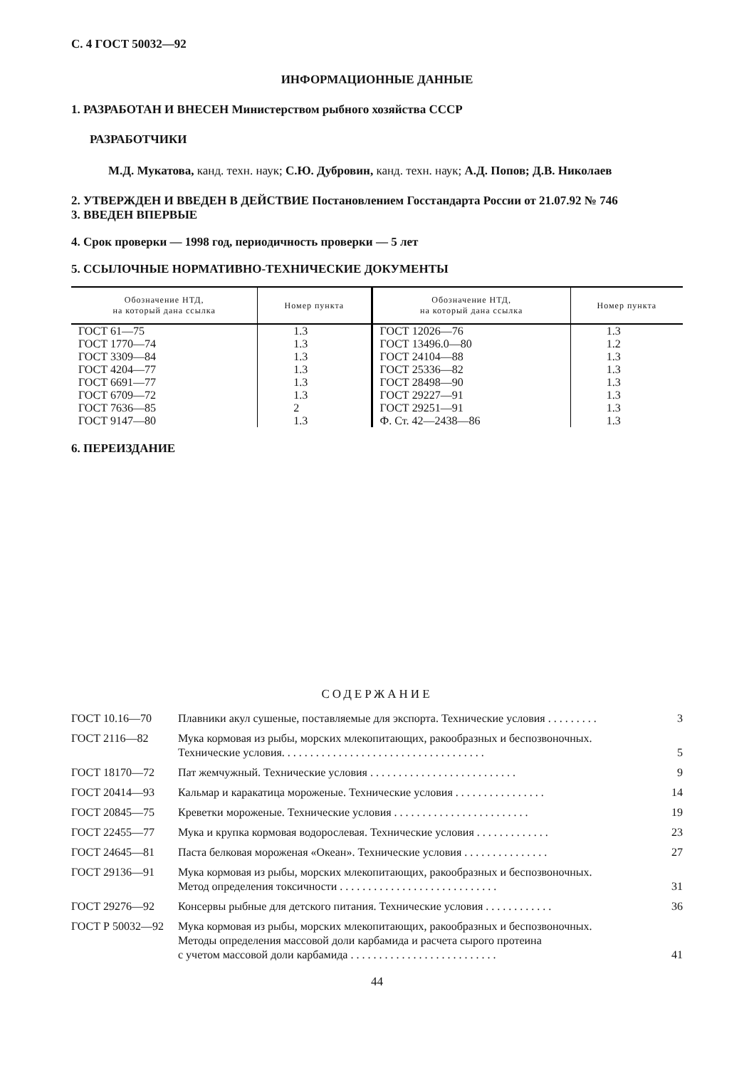С. 4 ГОСТ 50032—92
ИНФОРМАЦИОННЫЕ ДАННЫЕ
1. РАЗРАБОТАН И ВНЕСЕН Министерством рыбного хозяйства СССР
РАЗРАБОТЧИКИ
М.Д. Мукатова, канд. техн. наук; С.Ю. Дубровин, канд. техн. наук; А.Д. Попов; Д.В. Николаев
2. УТВЕРЖДЕН И ВВЕДЕН В ДЕЙСТВИЕ Постановлением Госстандарта России от 21.07.92 № 746
3. ВВЕДЕН ВПЕРВЫЕ
4. Срок проверки — 1998 год, периодичность проверки — 5 лет
5. ССЫЛОЧНЫЕ НОРМАТИВНО-ТЕХНИЧЕСКИЕ ДОКУМЕНТЫ
| Обозначение НТД, на который дана ссылка | Номер пункта | Обозначение НТД, на который дана ссылка | Номер пункта |
| --- | --- | --- | --- |
| ГОСТ 61—75 | 1.3 | ГОСТ 12026—76 | 1.3 |
| ГОСТ 1770—74 | 1.3 | ГОСТ 13496.0—80 | 1.2 |
| ГОСТ 3309—84 | 1.3 | ГОСТ 24104—88 | 1.3 |
| ГОСТ 4204—77 | 1.3 | ГОСТ 25336—82 | 1.3 |
| ГОСТ 6691—77 | 1.3 | ГОСТ 28498—90 | 1.3 |
| ГОСТ 6709—72 | 1.3 | ГОСТ 29227—91 | 1.3 |
| ГОСТ 7636—85 | 2 | ГОСТ 29251—91 | 1.3 |
| ГОСТ 9147—80 | 1.3 | Ф. Ст. 42—2438—86 | 1.3 |
6. ПЕРЕИЗДАНИЕ
СОДЕРЖАНИЕ
| ГОСТ 10.16—70 | Плавники акул сушеные, поставляемые для экспорта. Технические условия . . . . . . . . . | 3 |
| ГОСТ 2116—82 | Мука кормовая из рыбы, морских млекопитающих, ракообразных и беспозвоночных. Технические условия. . . . . . . . . . . . . . . . . . . . . . . . . . . . . . . . . . . . | 5 |
| ГОСТ 18170—72 | Пат жемчужный. Технические условия . . . . . . . . . . . . . . . . . . . . . . . . . . | 9 |
| ГОСТ 20414—93 | Кальмар и каракатица мороженые. Технические условия . . . . . . . . . . . . . . . . | 14 |
| ГОСТ 20845—75 | Креветки мороженые. Технические условия . . . . . . . . . . . . . . . . . . . . . . . . | 19 |
| ГОСТ 22455—77 | Мука и крупка кормовая водорослевая. Технические условия . . . . . . . . . . . . . | 23 |
| ГОСТ 24645—81 | Паста белковая мороженая «Океан». Технические условия . . . . . . . . . . . . . . . | 27 |
| ГОСТ 29136—91 | Мука кормовая из рыбы, морских млекопитающих, ракообразных и беспозвоночных. Метод определения токсичности . . . . . . . . . . . . . . . . . . . . . . . . . . . . | 31 |
| ГОСТ 29276—92 | Консервы рыбные для детского питания. Технические условия . . . . . . . . . . . . | 36 |
| ГОСТ Р 50032—92 | Мука кормовая из рыбы, морских млекопитающих, ракообразных и беспозвоночных. Методы определения массовой доли карбамида и расчета сырого протеина с учетом массовой доли карбамида . . . . . . . . . . . . . . . . . . . . . . . . . . | 41 |
44